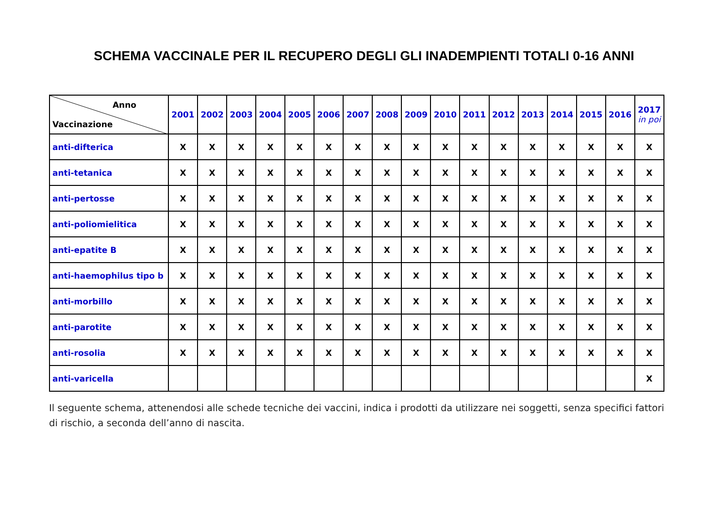SCHEMA VACCINALE PER IL RECUPERO DEGLI GLI INADEMPIENTI TOTALI 0-16 ANNI
| Anno Vaccinazione | 2001 | 2002 | 2003 | 2004 | 2005 | 2006 | 2007 | 2008 | 2009 | 2010 | 2011 | 2012 | 2013 | 2014 | 2015 | 2016 | 2017 in poi |
| --- | --- | --- | --- | --- | --- | --- | --- | --- | --- | --- | --- | --- | --- | --- | --- | --- | --- |
| anti-difterica | X | X | X | X | X | X | X | X | X | X | X | X | X | X | X | X | X |
| anti-tetanica | X | X | X | X | X | X | X | X | X | X | X | X | X | X | X | X | X |
| anti-pertosse | X | X | X | X | X | X | X | X | X | X | X | X | X | X | X | X | X |
| anti-poliomielitica | X | X | X | X | X | X | X | X | X | X | X | X | X | X | X | X | X |
| anti-epatite B | X | X | X | X | X | X | X | X | X | X | X | X | X | X | X | X | X |
| anti-haemophilus tipo b | X | X | X | X | X | X | X | X | X | X | X | X | X | X | X | X | X |
| anti-morbillo | X | X | X | X | X | X | X | X | X | X | X | X | X | X | X | X | X |
| anti-parotite | X | X | X | X | X | X | X | X | X | X | X | X | X | X | X | X | X |
| anti-rosolia | X | X | X | X | X | X | X | X | X | X | X | X | X | X | X | X | X |
| anti-varicella | | | | | | | | | | | | | | | | | X |
Il seguente schema, attenendosi alle schede tecniche dei vaccini, indica i prodotti da utilizzare nei soggetti, senza specifici fattori di rischio, a seconda dell’anno di nascita.